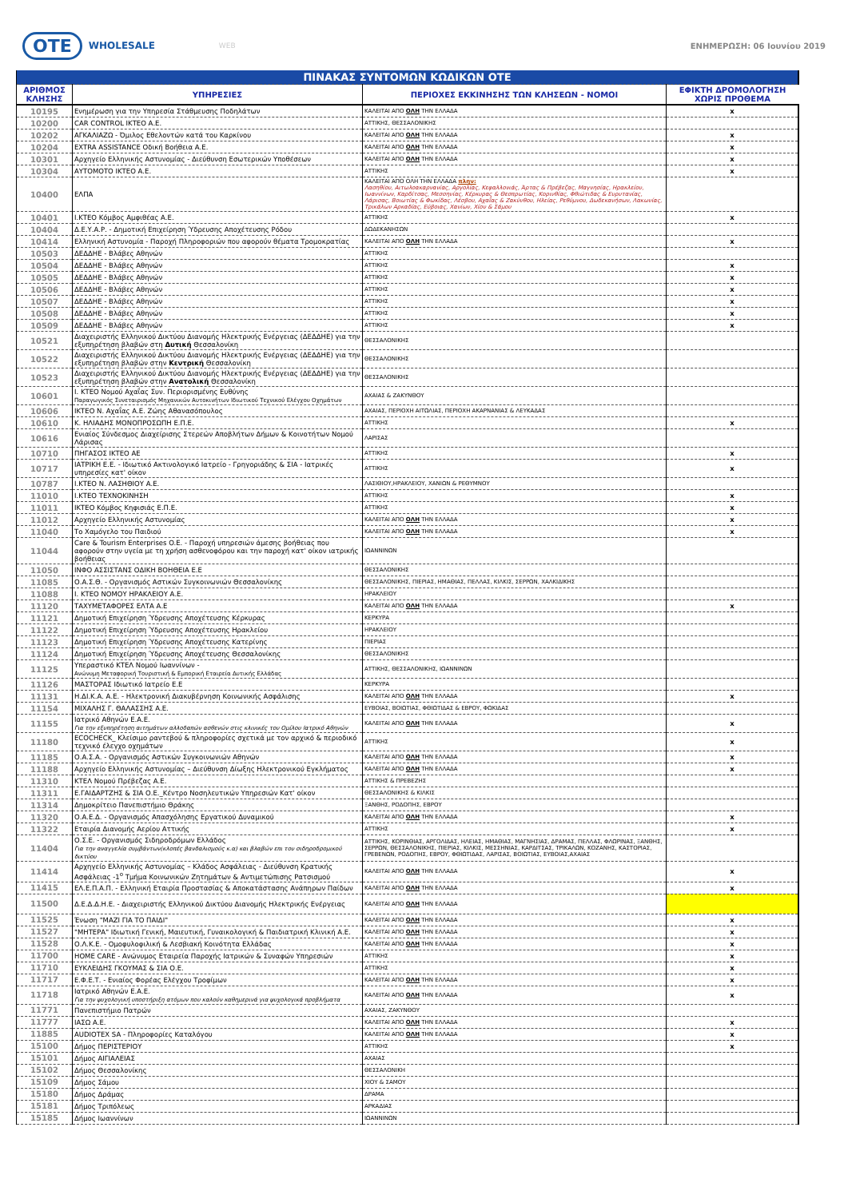OTE WHOLESALE WEB ΕΝΗΜΕΡΩΣΗ: 06 Ιουνίου 2019
| ΠΙΝΑΚΑΣ ΣΥΝΤΟΜΩΝ ΚΩΔΙΚΩΝ ΟΤΕ | | | |
| ΑΡΙΘΜΟΣ ΚΛΗΣΗΣ | ΥΠΗΡΕΣΙΕΣ | ΠΕΡΙΟΧΕΣ ΕΚΚΙΝΗΣΗΣ ΤΩΝ ΚΛΗΣΕΩΝ - ΝΟΜΟΙ | ΕΦΙΚΤΗ ΔΡΟΜΟΛΟΓΗΣΗ ΧΩΡΙΣ ΠΡΟΘΕΜΑ |
| 10195 | Ενημέρωση για την Υπηρεσία Στάθμευσης Ποδηλάτων | ΚΑΛΕΙΤΑΙ ΑΠΟ ΟΛΗ ΤΗΝ ΕΛΛΑΔΑ | x |
| 10200 | CAR CONTROL ΙΚΤΕΟ Α.Ε. | ΑΤΤΙΚΗΣ, ΘΕΣΣΑΛΟΝΙΚΗΣ | |
| 10202 | ΑΓΚΑΛΙΑΖΩ - Όμιλος Εθελοντών κατά του Καρκίνου | ΚΑΛΕΙΤΑΙ ΑΠΟ ΟΛΗ ΤΗΝ ΕΛΛΑΔΑ | x |
| 10204 | EXTRA ASSISTANCE Οδική Βοήθεια Α.Ε. | ΚΑΛΕΙΤΑΙ ΑΠΟ ΟΛΗ ΤΗΝ ΕΛΛΑΔΑ | x |
| 10301 | Αρχηγείο Ελληνικής Αστυνομίας - Διεύθυνση Εσωτερικών Υποθέσεων | ΚΑΛΕΙΤΑΙ ΑΠΟ ΟΛΗ ΤΗΝ ΕΛΛΑΔΑ | x |
| 10304 | ΑΥΤΟΜΟΤΟ ΙΚΤΕΟ Α.Ε. | ΑΤΤΙΚΗΣ | x |
| 10400 | ΕΛΠΑ | ΚΑΛΕΙΤΑΙ ΑΠΟ ΟΛΗ ΤΗΝ ΕΛΛΑΔΑ πλην: Λασηθίου, Αιτωλοακαρνανίας, Αργολίας, Κεφαλλονιάς, Άρτας & Πρέβεζας, Μαγνησίας, Ηρακλείου, Ιωαννίνων, Καρδίτσας, Μεσσηνίας, Κέρκυρας & Θεσπρωτίας, Κορινθίας, Φθιώτιδας & Ευρυτανίας, Λάρισας, Βοιωτίας & Φωκίδας, Λέσβου, Αχαΐας & Ζακύνθου, Ηλείας, Ρεθύμνου, Δωδεκανήσων, Λακωνίας, Τρικάλων Αρκαδίας, Εύβοιας, Χανίων, Χίου & Σάμου | |
| 10401 | Ι.ΚΤΕΟ Κόμβος Αμφιθέας Α.Ε. | ΑΤΤΙΚΗΣ | x |
| 10404 | Δ.Ε.Υ.Α.Ρ. - Δημοτική Επιχείρηση Ύδρευσης Αποχέτευσης Ρόδου | ΔΩΔΕΚΑΝΗΣΩΝ | |
| 10414 | Ελληνική Αστυνομία - Παροχή Πληροφοριών που αφορούν θέματα Τρομοκρατίας | ΚΑΛΕΙΤΑΙ ΑΠΟ ΟΛΗ ΤΗΝ ΕΛΛΑΔΑ | x |
| 10503 | ΔΕΔΔΗΕ - Βλάβες Αθηνών | ΑΤΤΙΚΗΣ | |
| 10504 | ΔΕΔΔΗΕ - Βλάβες Αθηνών | ΑΤΤΙΚΗΣ | x |
| 10505 | ΔΕΔΔΗΕ - Βλάβες Αθηνών | ΑΤΤΙΚΗΣ | x |
| 10506 | ΔΕΔΔΗΕ - Βλάβες Αθηνών | ΑΤΤΙΚΗΣ | x |
| 10507 | ΔΕΔΔΗΕ - Βλάβες Αθηνών | ΑΤΤΙΚΗΣ | x |
| 10508 | ΔΕΔΔΗΕ - Βλάβες Αθηνών | ΑΤΤΙΚΗΣ | x |
| 10509 | ΔΕΔΔΗΕ - Βλάβες Αθηνών | ΑΤΤΙΚΗΣ | x |
| 10521 | Διαχειριστής Ελληνικού Δικτύου Διανομής Ηλεκτρικής Ενέργειας (ΔΕΔΔΗΕ) για την εξυπηρέτηση βλαβών στη Δυτική Θεσσαλονίκη | ΘΕΣΣΑΛΟΝΙΚΗΣ | |
| 10522 | Διαχειριστής Ελληνικού Δικτύου Διανομής Ηλεκτρικής Ενέργειας (ΔΕΔΔΗΕ) για την εξυπηρέτηση βλαβών στην Κεντρική Θεσσαλονίκη | ΘΕΣΣΑΛΟΝΙΚΗΣ | |
| 10523 | Διαχειριστής Ελληνικού Δικτύου Διανομής Ηλεκτρικής Ενέργειας (ΔΕΔΔΗΕ) για την εξυπηρέτηση βλαβών στην Ανατολική Θεσσαλονίκη | ΘΕΣΣΑΛΟΝΙΚΗΣ | |
| 10601 | Ι. ΚΤΕΟ Νομού Αχαΐας Συν. Περιορισμένης Ευθύνης Παραγωγικός Συνεταιρισμός Μηχανικών Αυτοκινήτων Ιδιωτικού Τεχνικού Ελέγχου Οχημάτων | ΑΧΑΙΑΣ & ΖΑΚΥΝΘΟΥ | |
| 10606 | ΙΚΤΕΟ Ν. Αχαΐας Α.Ε. Ζώης Αθανασόπουλος | ΑΧΑΙΑΣ, ΠΕΡΙΟΧΗ ΑΙΤΩΛΙΑΣ, ΠΕΡΙΟΧΗ ΑΚΑΡΝΑΝΙΑΣ & ΛΕΥΚΑΔΑΣ | |
| 10610 | Κ. ΗΛΙΑΔΗΣ ΜΟΝΟΠΡΟΣΩΠΗ Ε.Π.Ε. | ΑΤΤΙΚΗΣ | x |
| 10616 | Ενιαίος Σύνδεσμος Διαχείρισης Στερεών Αποβλήτων Δήμων & Κοινοτήτων Νομού Λάρισας | ΛΑΡΙΣΑΣ | |
| 10710 | ΠΗΓΑΣΟΣ ΙΚΤΕΟ ΑΕ | ΑΤΤΙΚΗΣ | x |
| 10717 | ΙΑΤΡΙΚΗ Ε.Ε. - Ιδιωτικό Ακτινολογικό Ιατρείο - Γρηγοριάδης & ΣΙΑ - Ιατρικές υπηρεσίες κατ' οίκον | ΑΤΤΙΚΗΣ | x |
| 10787 | Ι.ΚΤΕΟ Ν. ΛΑΣΗΘΙΟΥ Α.Ε. | ΛΑΣΙΘΙΟΥ,ΗΡΑΚΛΕΙΟΥ, ΧΑΝΙΩΝ & ΡΕΘΥΜΝΟΥ | |
| 11010 | Ι.ΚΤΕΟ ΤΕΧΝΟΚΙΝΗΣΗ | ΑΤΤΙΚΗΣ | x |
| 11011 | ΙΚΤΕΟ Κόμβος Κηφισιάς Ε.Π.Ε. | ΑΤΤΙΚΗΣ | x |
| 11012 | Αρχηγείο Ελληνικής Αστυνομίας | ΚΑΛΕΙΤΑΙ ΑΠΟ ΟΛΗ ΤΗΝ ΕΛΛΑΔΑ | x |
| 11040 | Το Χαμόγελο του Παιδιού | ΚΑΛΕΙΤΑΙ ΑΠΟ ΟΛΗ ΤΗΝ ΕΛΛΑΔΑ | x |
| 11044 | Care & Tourism Enterprises O.E. - Παροχή υπηρεσιών άμεσης βοήθειας που αφορούν στην υγεία με τη χρήση ασθενοφόρου και την παροχή κατ' οίκον ιατρικής βοήθειας | ΙΩΑΝΝΙΝΩΝ | |
| 11050 | ΙΝΦΟ ΑΣΣΙΣΤΑΝΣ ΟΔΙΚΗ ΒΟΗΘΕΙΑ Ε.Ε | ΘΕΣΣΑΛΟΝΙΚΗΣ | |
| 11085 | Ο.Α.Σ.Θ. - Οργανισμός Αστικών Συγκοινωνιών Θεσσαλονίκης | ΘΕΣΣΑΛΟΝΙΚΗΣ, ΠΙΕΡΙΑΣ, ΗΜΑΘΙΑΣ, ΠΕΛΛΑΣ, ΚΙΛΚΙΣ, ΣΕΡΡΩΝ, ΧΑΛΚΙΔΙΚΗΣ | |
| 11088 | Ι. ΚΤΕΟ ΝΟΜΟΥ ΗΡΑΚΛΕΙΟΥ Α.Ε. | ΗΡΑΚΛΕΙΟΥ | |
| 11120 | ΤΑΧΥΜΕΤΑΦΟΡΕΣ ΕΛΤΑ Α.Ε | ΚΑΛΕΙΤΑΙ ΑΠΟ ΟΛΗ ΤΗΝ ΕΛΛΑΔΑ | x |
| 11121 | Δημοτική Επιχείρηση Ύδρευσης Αποχέτευσης Κέρκυρας | ΚΕΡΚΥΡΑ | |
| 11122 | Δημοτική Επιχείρηση Ύδρευσης Αποχέτευσης Ηρακλείου | ΗΡΑΚΛΕΙΟΥ | |
| 11123 | Δημοτική Επιχείρηση Ύδρευσης Αποχέτευσης Κατερίνης | ΠΙΕΡΙΑΣ | |
| 11124 | Δημοτική Επιχείρηση Ύδρευσης Αποχέτευσης Θεσσαλονίκης | ΘΕΣΣΑΛΟΝΙΚΗΣ | |
| 11125 | Υπεραστικό ΚΤΕΛ Νομού Ιωαννίνων - Ανώνυμη Μεταφορική Τουριστική & Εμπορική Εταιρεία Δυτικής Ελλάδας | ΑΤΤΙΚΗΣ, ΘΕΣΣΑΛΟΝΙΚΗΣ, ΙΩΑΝΝΙΝΩΝ | |
| 11126 | ΜΑΣΤΟΡΑΣ Ιδιωτικό Ιατρείο Ε.Ε | ΚΕΡΚΥΡΑ | |
| 11131 | Η.ΔΙ.Κ.Α. Α.Ε. - Ηλεκτρονική Διακυβέρνηση Κοινωνικής Ασφάλισης | ΚΑΛΕΙΤΑΙ ΑΠΟ ΟΛΗ ΤΗΝ ΕΛΛΑΔΑ | x |
| 11154 | ΜΙΧΑΛΗΣ Γ. ΘΑΛΑΣΣΗΣ Α.Ε. | ΕΥΒΟΙΑΣ, ΒΟΙΩΤΙΑΣ, ΦΘΙΩΤΙΔΑΣ & ΕΒΡΟΥ, ΦΩΚΙΔΑΣ | |
| 11155 | Ιατρικό Αθηνών Ε.Α.Ε. Για την εξυπηρέτηση αιτημάτων αλλοδαπών ασθενών στις κλινικές του Ομίλου Ιατρικό Αθηνών | ΚΑΛΕΙΤΑΙ ΑΠΟ ΟΛΗ ΤΗΝ ΕΛΛΑΔΑ | x |
| 11180 | ECOCHECK_ Κλείσιμο ραντεβού & πληροφορίες σχετικά με τον αρχικό & περιοδικό τεχνικό έλεγχο οχημάτων | ΑΤΤΙΚΗΣ | x |
| 11185 | Ο.Α.Σ.Α. - Οργανισμός Αστικών Συγκοινωνιών Αθηνών | ΚΑΛΕΙΤΑΙ ΑΠΟ ΟΛΗ ΤΗΝ ΕΛΛΑΔΑ | x |
| 11188 | Αρχηγείο Ελληνικής Αστυνομίας – Διεύθυνση Δίωξης Ηλεκτρονικού Εγκλήματος | ΚΑΛΕΙΤΑΙ ΑΠΟ ΟΛΗ ΤΗΝ ΕΛΛΑΔΑ | x |
| 11310 | ΚΤΕΛ Νομού Πρέβεζας Α.Ε. | ΑΤΤΙΚΗΣ & ΠΡΕΒΕΖΗΣ | |
| 11311 | Ε.ΓΑΙΔΑΡΤΖΗΣ & ΣΙΑ Ο.Ε._Κέντρο Νοσηλευτικών Υπηρεσιών Κατ' οίκον | ΘΕΣΣΑΛΟΝΙΚΗΣ & ΚΙΛΚΙΣ | |
| 11314 | Δημοκρίτειο Πανεπιστήμιο Θράκης | ΞΑΝΘΗΣ, ΡΟΔΟΠΗΣ, ΕΒΡΟΥ | |
| 11320 | Ο.Α.Ε.Δ. - Οργανισμός Απασχόλησης Εργατικού Δυναμικού | ΚΑΛΕΙΤΑΙ ΑΠΟ ΟΛΗ ΤΗΝ ΕΛΛΑΔΑ | x |
| 11322 | Εταιρία Διανομής Αερίου Αττικής | ΑΤΤΙΚΗΣ | x |
| 11404 | Ο.Σ.Ε. - Οργανισμός Σιδηροδρόμων Ελλάδος Για την αναγγελία συμβάντων(κλοπές βανδαλισμούς κ.α) και βλαβών επι του σιδηροδρομικού δικτύου | ΑΤΤΙΚΗΣ, ΚΟΡΙΝΘΙΑΣ, ΑΡΓΟΛΙΔΑΣ, ΗΛΕΙΑΣ, ΗΜΑΘΙΑΣ, ΜΑΓΝΗΣΙΑΣ, ΔΡΑΜΑΣ, ΠΕΛΛΑΣ, ΦΛΩΡΙΝΑΣ, ΞΑΝΘΗΣ, ΣΕΡΡΩΝ, ΘΕΣΣΑΛΟΝΙΚΗΣ, ΠΙΕΡΙΑΣ, ΚΙΛΚΙΣ, ΜΕΣΣΗΝΙΑΣ, ΚΑΡΔΙΤΣΑΣ, ΤΡΙΚΑΛΩΝ, ΚΟΖΑΝΗΣ, ΚΑΣΤΟΡΙΑΣ, ΓΡΕΒΕΝΩΝ, ΡΟΔΟΠΗΣ, ΕΒΡΟΥ, ΦΘΙΩΤΙΔΑΣ, ΛΑΡΙΣΑΣ, ΒΟΙΩΤΙΑΣ, ΕΥΒΟΙΑΣ,ΑΧΑΙΑΣ | |
| 11414 | Αρχηγείο Ελληνικής Αστυνομίας – Κλάδος Ασφάλειας - Διεύθυνση Κρατικής Ασφάλειας -1<sup>ο</sup> Τμήμα Κοινωνικών Ζητημάτων & Αντιμετώπισης Ρατσισμού | ΚΑΛΕΙΤΑΙ ΑΠΟ ΟΛΗ ΤΗΝ ΕΛΛΑΔΑ | x |
| 11415 | ΕΛ.Ε.Π.Α.Π. - Ελληνική Εταιρία Προστασίας & Αποκατάστασης Ανάπηρων Παίδων | ΚΑΛΕΙΤΑΙ ΑΠΟ ΟΛΗ ΤΗΝ ΕΛΛΑΔΑ | x |
| 11500 | Δ.Ε.Δ.Δ.Η.Ε. - Διαχειριστής Ελληνικού Δικτύου Διανομής Ηλεκτρικής Ενέργειας | ΚΑΛΕΙΤΑΙ ΑΠΟ ΟΛΗ ΤΗΝ ΕΛΛΑΔΑ | |
| 11525 | Ένωση "ΜΑΖΙ ΓΙΑ ΤΟ ΠΑΙΔΙ" | ΚΑΛΕΙΤΑΙ ΑΠΟ ΟΛΗ ΤΗΝ ΕΛΛΑΔΑ | x |
| 11527 | "ΜΗΤΕΡΑ" Ιδιωτική Γενική, Μαιευτική, Γυναικολογική & Παιδιατρική Κλινική Α.Ε. | ΚΑΛΕΙΤΑΙ ΑΠΟ ΟΛΗ ΤΗΝ ΕΛΛΑΔΑ | x |
| 11528 | Ο.Λ.Κ.Ε. - Ομοφυλοφιλική & Λεσβιακή Κοινότητα Ελλάδας | ΚΑΛΕΙΤΑΙ ΑΠΟ ΟΛΗ ΤΗΝ ΕΛΛΑΔΑ | x |
| 11700 | HOME CARE - Ανώνυμος Εταιρεία Παροχής Ιατρικών & Συναφών Υπηρεσιών | ΑΤΤΙΚΗΣ | x |
| 11710 | ΕΥΚΛΕΙΔΗΣ ΓΚΟΥΜΑΣ & ΣΙΑ Ο.Ε. | ΑΤΤΙΚΗΣ | x |
| 11717 | Ε.Φ.Ε.Τ. - Ενιαίος Φορέας Ελέγχου Τροφίμων | ΚΑΛΕΙΤΑΙ ΑΠΟ ΟΛΗ ΤΗΝ ΕΛΛΑΔΑ | x |
| 11718 | Ιατρικό Αθηνών Ε.Α.Ε. Για την ψυχολογική υποστήριξη ατόμων που καλούν καθημερινά για ψυχολογικά προβλήματα | ΚΑΛΕΙΤΑΙ ΑΠΟ ΟΛΗ ΤΗΝ ΕΛΛΑΔΑ | x |
| 11771 | Πανεπιστήμιο Πατρών | ΑΧΑΙΑΣ, ΖΑΚΥΝΘΟΥ | |
| 11777 | ΙΑΣΩ Α.Ε. | ΚΑΛΕΙΤΑΙ ΑΠΟ ΟΛΗ ΤΗΝ ΕΛΛΑΔΑ | x |
| 11885 | AUDIOTEX SA - Πληροφορίες Καταλόγου | ΚΑΛΕΙΤΑΙ ΑΠΟ ΟΛΗ ΤΗΝ ΕΛΛΑΔΑ | x |
| 15100 | Δήμος ΠΕΡΙΣΤΕΡΙΟΥ | ΑΤΤΙΚΗΣ | x |
| 15101 | Δήμος ΑΙΓΙΑΛΕΙΑΣ | ΑΧΑΙΑΣ | |
| 15102 | Δήμος Θεσσαλονίκης | ΘΕΣΣΑΛΟΝΙΚΗ | |
| 15109 | Δήμος Σάμου | ΧΙΟΥ & ΣΑΜΟΥ | |
| 15180 | Δήμος Δράμας | ΔΡΑΜΑ | |
| 15181 | Δήμος Τριπόλεως | ΑΡΚΑΔΙΑΣ | |
| 15185 | Δήμος Ιωαννίνων | ΙΩΑΝΝΙΝΩΝ | |